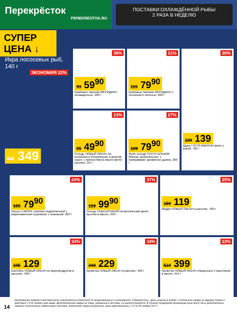Перекрёсток
PEREKRESTOK.RU
ПОСТАВКИ ОХЛАЖДЁННОЙ РЫБЫ
2 РАЗА В НЕДЕЛЮ
СУПЕР ЦЕНА ↓
Икра лососевых рыб, 140 г
ЭКОНОМИЯ 22%
449 349
36%
93 59<sup>90</sup>
Крабовые палочки МЕРИДИАН охлаждённые, 200 г
31%
115 79<sup>90</sup>
Крабовые палочки МЕРИДИАН с чесноком и зеленью, 200 г
30%
199 139
Щука ГУСТО МАРИНИ филе с кожей, 700 г
23%
65 49<sup>90</sup>
Сельдь НОВЫЙ ОКЕАН по-колхозски в беловинном; в винном соусе; с пряностями в масле филе-кусочки, 115 г
27%
109 79<sup>90</sup>
Филе сельди САНТА БРЕМОР Матиас оригинальное; с приправами; ароматное дымок, 250 г
24%
105 79<sup>90</sup>
Лосось А'МОРЕ ломтики подкопчённый с маринованным огурчиком; с ананасом, 200 г
37%
159 99<sup>90</sup>
Сельдь РЫБНАЯ МИЛЯ атлантическая филе-кусочки в масле, 450 г
25%
159 119
Мидии НОВЫЙ ОКЕАН в рассоле, 430 г
34%
195 129
Коктейль НОВЫЙ ОКЕАН из морепродуктов в рассоле, 430 г
34%
349 229
Креветка НОВЫЙ ОКЕАН в рассоле, 430 г
23%
519 399
Креветки НОВЫЙ ОКЕАН очищенные с хвостиком в масле, 454 г
14
Изображение товаров в листовке могут незначительно отличаться от представленных в супермаркете «Перекрёсток». Цены указаны в рублях с учётом всех скидок за единицу товара и действуют с 9:00 первого дня акции. Дополнительная скидка на товар, указанный в листовке, не распространяется. В течение проведения промоакции цены могут быть дополнительно снижены относительно заявленной в листовке. Количество товара ограничено. Цены действительны с 22 по 28 ноября 2017 г.